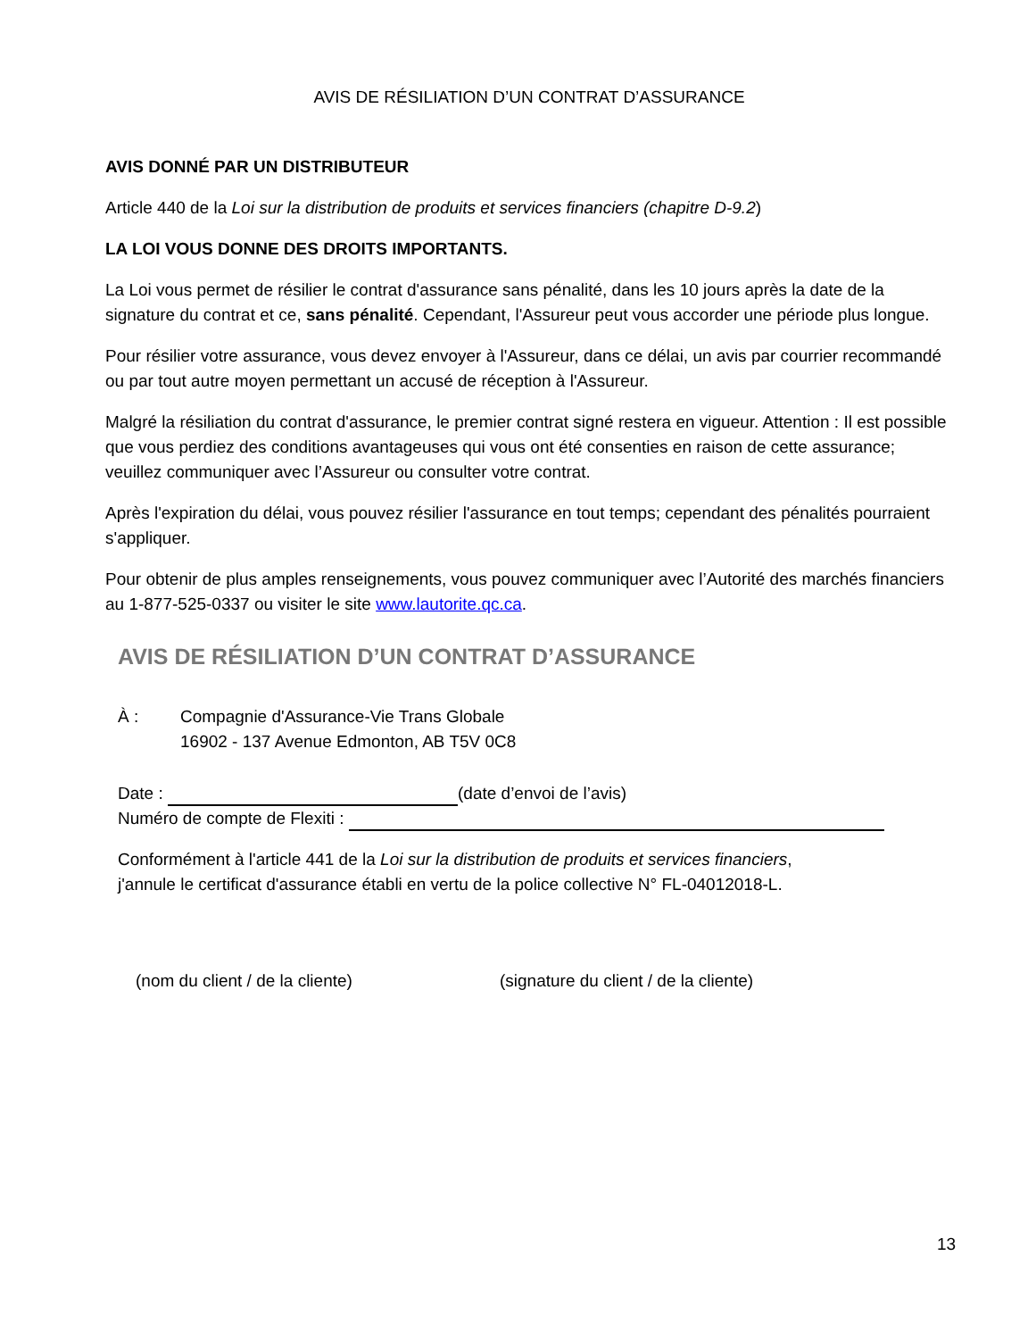AVIS DE RÉSILIATION D’UN CONTRAT D’ASSURANCE
AVIS DONNÉ PAR UN DISTRIBUTEUR
Article 440 de la Loi sur la distribution de produits et services financiers (chapitre D-9.2)
LA LOI VOUS DONNE DES DROITS IMPORTANTS.
La Loi vous permet de résilier le contrat d'assurance sans pénalité, dans les 10 jours après la date de la signature du contrat et ce, sans pénalité. Cependant, l'Assureur peut vous accorder une période plus longue.
Pour résilier votre assurance, vous devez envoyer à l'Assureur, dans ce délai, un avis par courrier recommandé ou par tout autre moyen permettant un accusé de réception à l'Assureur.
Malgré la résiliation du contrat d'assurance, le premier contrat signé restera en vigueur. Attention : Il est possible que vous perdiez des conditions avantageuses qui vous ont été consenties en raison de cette assurance; veuillez communiquer avec l’Assureur ou consulter votre contrat.
Après l'expiration du délai, vous pouvez résilier l'assurance en tout temps; cependant des pénalités pourraient s'appliquer.
Pour obtenir de plus amples renseignements, vous pouvez communiquer avec l’Autorité des marchés financiers au 1-877-525-0337 ou visiter le site www.lautorite.qc.ca.
AVIS DE RÉSILIATION D’UN CONTRAT D’ASSURANCE
À : Compagnie d'Assurance-Vie Trans Globale
16902 - 137 Avenue Edmonton, AB T5V 0C8
Date : (date d’envoi de l’avis)
Numéro de compte de Flexiti :
Conformément à l'article 441 de la Loi sur la distribution de produits et services financiers,
j'annule le certificat d'assurance établi en vertu de la police collective N° FL-04012018-L.
(nom du client / de la cliente) (signature du client / de la cliente)
13